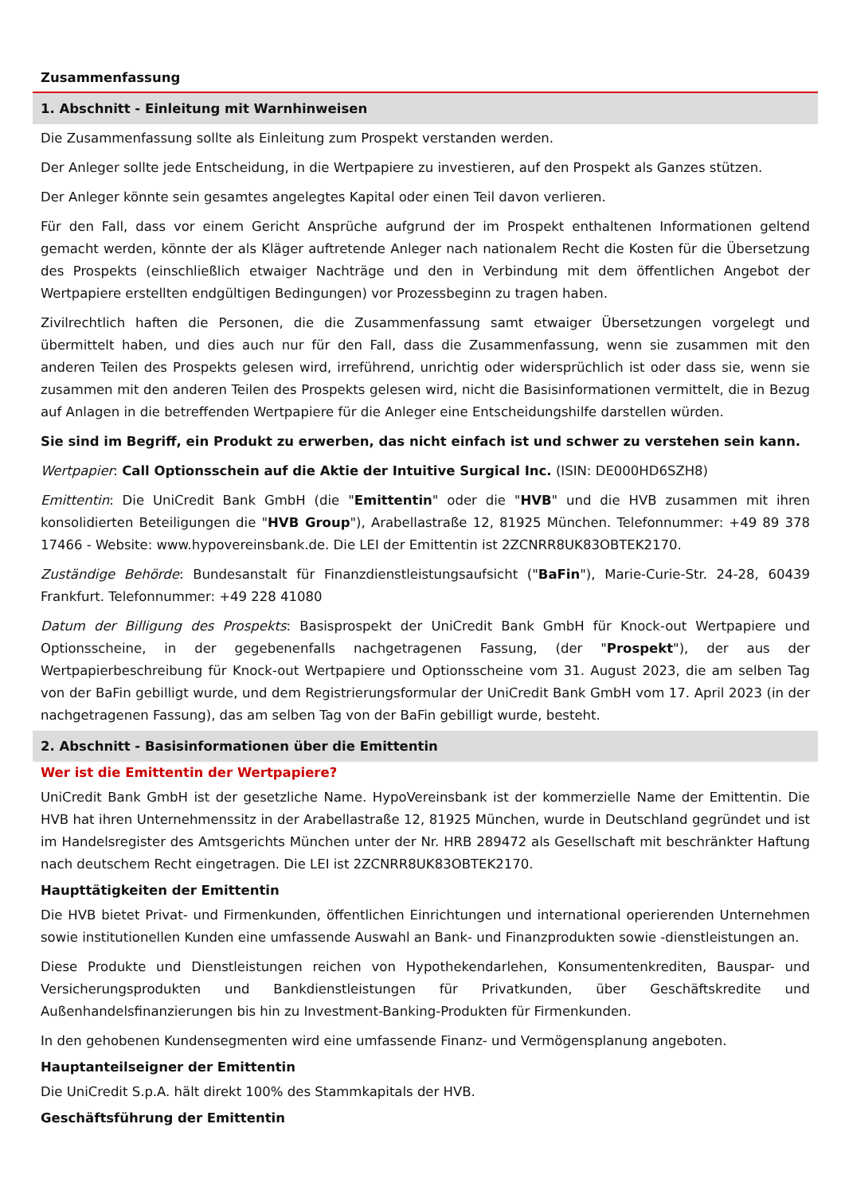Zusammenfassung
1. Abschnitt - Einleitung mit Warnhinweisen
Die Zusammenfassung sollte als Einleitung zum Prospekt verstanden werden.
Der Anleger sollte jede Entscheidung, in die Wertpapiere zu investieren, auf den Prospekt als Ganzes stützen.
Der Anleger könnte sein gesamtes angelegtes Kapital oder einen Teil davon verlieren.
Für den Fall, dass vor einem Gericht Ansprüche aufgrund der im Prospekt enthaltenen Informationen geltend gemacht werden, könnte der als Kläger auftretende Anleger nach nationalem Recht die Kosten für die Übersetzung des Prospekts (einschließlich etwaiger Nachträge und den in Verbindung mit dem öffentlichen Angebot der Wertpapiere erstellten endgültigen Bedingungen) vor Prozessbeginn zu tragen haben.
Zivilrechtlich haften die Personen, die die Zusammenfassung samt etwaiger Übersetzungen vorgelegt und übermittelt haben, und dies auch nur für den Fall, dass die Zusammenfassung, wenn sie zusammen mit den anderen Teilen des Prospekts gelesen wird, irreführend, unrichtig oder widersprüchlich ist oder dass sie, wenn sie zusammen mit den anderen Teilen des Prospekts gelesen wird, nicht die Basisinformationen vermittelt, die in Bezug auf Anlagen in die betreffenden Wertpapiere für die Anleger eine Entscheidungshilfe darstellen würden.
Sie sind im Begriff, ein Produkt zu erwerben, das nicht einfach ist und schwer zu verstehen sein kann.
Wertpapier: Call Optionsschein auf die Aktie der Intuitive Surgical Inc. (ISIN: DE000HD6SZH8)
Emittentin: Die UniCredit Bank GmbH (die "Emittentin" oder die "HVB" und die HVB zusammen mit ihren konsolidierten Beteiligungen die "HVB Group"), Arabellastraße 12, 81925 München. Telefonnummer: +49 89 378 17466 - Website: www.hypovereinsbank.de. Die LEI der Emittentin ist 2ZCNRR8UK83OBTEK2170.
Zuständige Behörde: Bundesanstalt für Finanzdienstleistungsaufsicht ("BaFin"), Marie-Curie-Str. 24-28, 60439 Frankfurt. Telefonnummer: +49 228 41080
Datum der Billigung des Prospekts: Basisprospekt der UniCredit Bank GmbH für Knock-out Wertpapiere und Optionsscheine, in der gegebenenfalls nachgetragenen Fassung, (der "Prospekt"), der aus der Wertpapierbeschreibung für Knock-out Wertpapiere und Optionsscheine vom 31. August 2023, die am selben Tag von der BaFin gebilligt wurde, und dem Registrierungsformular der UniCredit Bank GmbH vom 17. April 2023 (in der nachgetragenen Fassung), das am selben Tag von der BaFin gebilligt wurde, besteht.
2. Abschnitt - Basisinformationen über die Emittentin
Wer ist die Emittentin der Wertpapiere?
UniCredit Bank GmbH ist der gesetzliche Name. HypoVereinsbank ist der kommerzielle Name der Emittentin. Die HVB hat ihren Unternehmenssitz in der Arabellastraße 12, 81925 München, wurde in Deutschland gegründet und ist im Handelsregister des Amtsgerichts München unter der Nr. HRB 289472 als Gesellschaft mit beschränkter Haftung nach deutschem Recht eingetragen. Die LEI ist 2ZCNRR8UK83OBTEK2170.
Haupttätigkeiten der Emittentin
Die HVB bietet Privat- und Firmenkunden, öffentlichen Einrichtungen und international operierenden Unternehmen sowie institutionellen Kunden eine umfassende Auswahl an Bank- und Finanzprodukten sowie -dienstleistungen an.
Diese Produkte und Dienstleistungen reichen von Hypothekendarlehen, Konsumentenkrediten, Bauspar- und Versicherungsprodukten und Bankdienstleistungen für Privatkunden, über Geschäftskredite und Außenhandelsfinanzierungen bis hin zu Investment-Banking-Produkten für Firmenkunden.
In den gehobenen Kundensegmenten wird eine umfassende Finanz- und Vermögensplanung angeboten.
Hauptanteilseigner der Emittentin
Die UniCredit S.p.A. hält direkt 100% des Stammkapitals der HVB.
Geschäftsführung der Emittentin